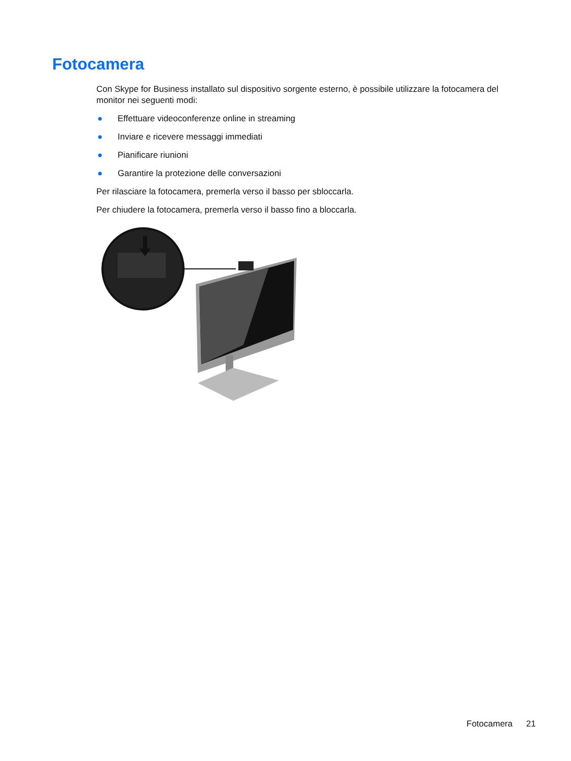Fotocamera
Con Skype for Business installato sul dispositivo sorgente esterno, è possibile utilizzare la fotocamera del monitor nei seguenti modi:
● Effettuare videoconferenze online in streaming
● Inviare e ricevere messaggi immediati
● Pianificare riunioni
● Garantire la protezione delle conversazioni
Per rilasciare la fotocamera, premerla verso il basso per sbloccarla.
Per chiudere la fotocamera, premerla verso il basso fino a bloccarla.
Fotocamera 21